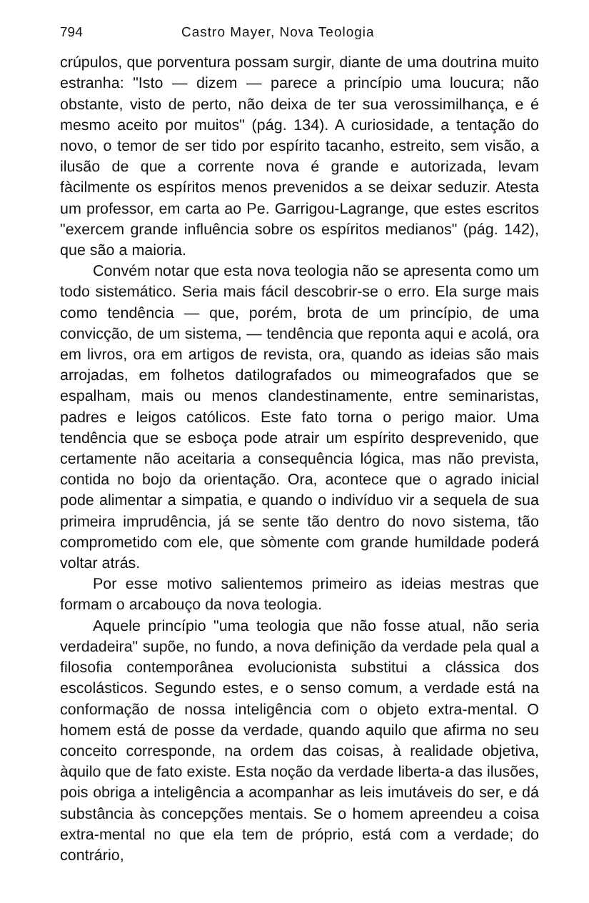794 Castro Mayer, Nova Teologia
crúpulos, que porventura possam surgir, diante de uma doutrina muito estranha: "Isto — dizem — parece a princípio uma loucura; não obstante, visto de perto, não deixa de ter sua verossimilhança, e é mesmo aceito por muitos" (pág. 134). A curiosidade, a tentação do novo, o temor de ser tido por espírito tacanho, estreito, sem visão, a ilusão de que a corrente nova é grande e autorizada, levam fàcilmente os espíritos menos prevenidos a se deixar seduzir. Atesta um professor, em carta ao Pe. Garrigou-Lagrange, que estes escritos "exercem grande influência sobre os espíritos medianos" (pág. 142), que são a maioria.
Convém notar que esta nova teologia não se apresenta como um todo sistemático. Seria mais fácil descobrir-se o erro. Ela surge mais como tendência — que, porém, brota de um princípio, de uma convicção, de um sistema, — tendência que reponta aqui e acolá, ora em livros, ora em artigos de revista, ora, quando as ideias são mais arrojadas, em folhetos datilografados ou mimeografados que se espalham, mais ou menos clandestinamente, entre seminaristas, padres e leigos católicos. Este fato torna o perigo maior. Uma tendência que se esboça pode atrair um espírito desprevenido, que certamente não aceitaria a consequência lógica, mas não prevista, contida no bojo da orientação. Ora, acontece que o agrado inicial pode alimentar a simpatia, e quando o indivíduo vir a sequela de sua primeira imprudência, já se sente tão dentro do novo sistema, tão comprometido com ele, que sòmente com grande humildade poderá voltar atrás.
Por esse motivo salientemos primeiro as ideias mestras que formam o arcabouço da nova teologia.
Aquele princípio "uma teologia que não fosse atual, não seria verdadeira" supõe, no fundo, a nova definição da verdade pela qual a filosofia contemporânea evolucionista substitui a clássica dos escolásticos. Segundo estes, e o senso comum, a verdade está na conformação de nossa inteligência com o objeto extra-mental. O homem está de posse da verdade, quando aquilo que afirma no seu conceito corresponde, na ordem das coisas, à realidade objetiva, àquilo que de fato existe. Esta noção da verdade liberta-a das ilusões, pois obriga a inteligência a acompanhar as leis imutáveis do ser, e dá substância às concepções mentais. Se o homem apreendeu a coisa extra-mental no que ela tem de próprio, está com a verdade; do contrário,